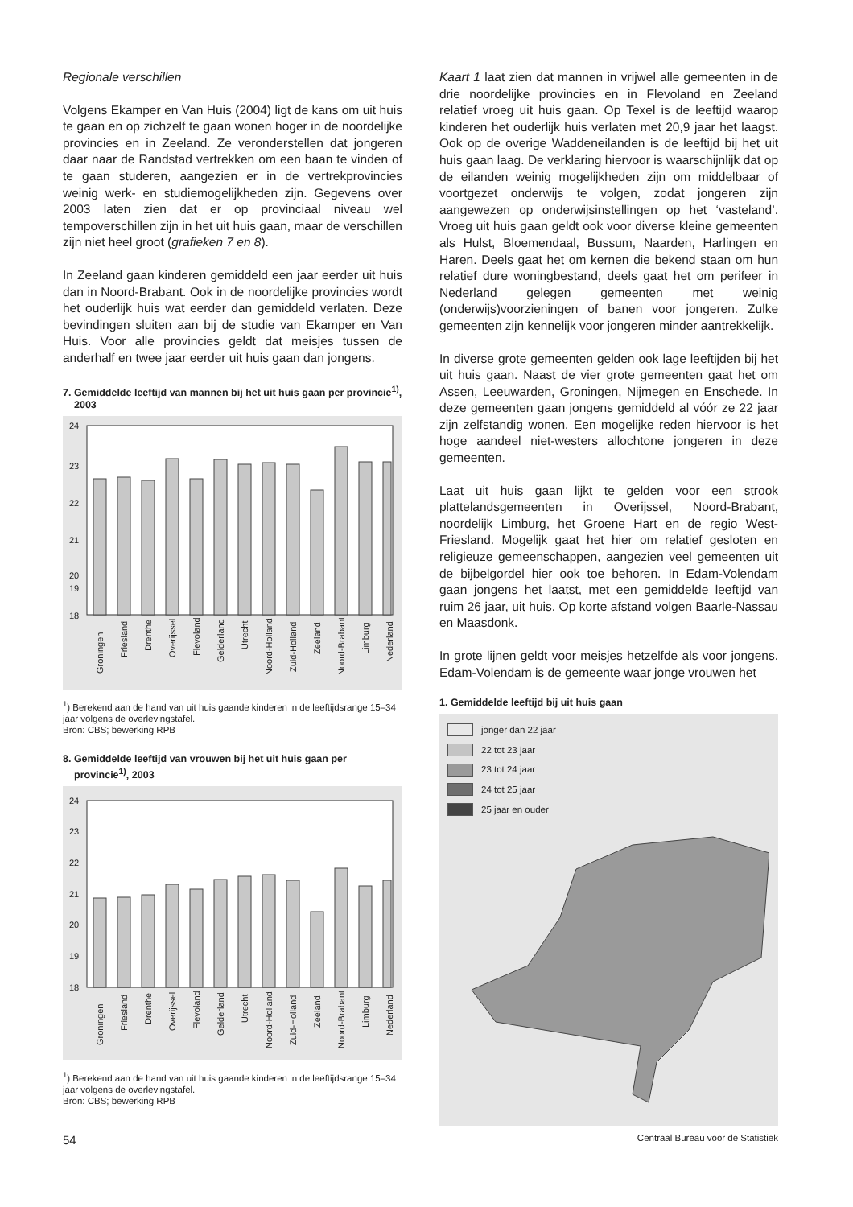Regionale verschillen
Volgens Ekamper en Van Huis (2004) ligt de kans om uit huis te gaan en op zichzelf te gaan wonen hoger in de noordelijke provincies en in Zeeland. Ze veronderstellen dat jongeren daar naar de Randstad vertrekken om een baan te vinden of te gaan studeren, aangezien er in de vertrekprovincies weinig werk- en studiemogelijkheden zijn. Gegevens over 2003 laten zien dat er op provinciaal niveau wel tempoverschillen zijn in het uit huis gaan, maar de verschillen zijn niet heel groot (grafieken 7 en 8).
In Zeeland gaan kinderen gemiddeld een jaar eerder uit huis dan in Noord-Brabant. Ook in de noordelijke provincies wordt het ouderlijk huis wat eerder dan gemiddeld verlaten. Deze bevindingen sluiten aan bij de studie van Ekamper en Van Huis. Voor alle provincies geldt dat meisjes tussen de anderhalf en twee jaar eerder uit huis gaan dan jongens.
7. Gemiddelde leeftijd van mannen bij het uit huis gaan per provincie<sup>1)</sup>, 2003
24
23
22
21
20
19
18
Groningen
Friesland
Drenthe
Overijssel
Flevoland
Gelderland
Utrecht
Noord-Holland
Zuid-Holland
Zeeland
Noord-Brabant
Limburg
Nederland
<sup>1</sup>) Berekend aan de hand van uit huis gaande kinderen in de leeftijdsrange 15–34 jaar volgens de overlevingstafel.
Bron: CBS; bewerking RPB
8. Gemiddelde leeftijd van vrouwen bij het uit huis gaan per provincie<sup>1)</sup>, 2003
24
23
22
21
20
19
18
Groningen
Friesland
Drenthe
Overijssel
Flevoland
Gelderland
Utrecht
Noord-Holland
Zuid-Holland
Zeeland
Noord-Brabant
Limburg
Nederland
<sup>1</sup>) Berekend aan de hand van uit huis gaande kinderen in de leeftijdsrange 15–34 jaar volgens de overlevingstafel.
Bron: CBS; bewerking RPB
Kaart 1 laat zien dat mannen in vrijwel alle gemeenten in de drie noordelijke provincies en in Flevoland en Zeeland relatief vroeg uit huis gaan. Op Texel is de leeftijd waarop kinderen het ouderlijk huis verlaten met 20,9 jaar het laagst. Ook op de overige Waddeneilanden is de leeftijd bij het uit huis gaan laag. De verklaring hiervoor is waarschijnlijk dat op de eilanden weinig mogelijkheden zijn om middelbaar of voortgezet onderwijs te volgen, zodat jongeren zijn aangewezen op onderwijsinstellingen op het ‘vasteland’. Vroeg uit huis gaan geldt ook voor diverse kleine gemeenten als Hulst, Bloemendaal, Bussum, Naarden, Harlingen en Haren. Deels gaat het om kernen die bekend staan om hun relatief dure woningbestand, deels gaat het om perifeer in Nederland gelegen gemeenten met weinig (onderwijs)voorzieningen of banen voor jongeren. Zulke gemeenten zijn kennelijk voor jongeren minder aantrekkelijk.
In diverse grote gemeenten gelden ook lage leeftijden bij het uit huis gaan. Naast de vier grote gemeenten gaat het om Assen, Leeuwarden, Groningen, Nijmegen en Enschede. In deze gemeenten gaan jongens gemiddeld al vóór ze 22 jaar zijn zelfstandig wonen. Een mogelijke reden hiervoor is het hoge aandeel niet-westers allochtone jongeren in deze gemeenten.
Laat uit huis gaan lijkt te gelden voor een strook plattelandsgemeenten in Overijssel, Noord-Brabant, noordelijk Limburg, het Groene Hart en de regio West-Friesland. Mogelijk gaat het hier om relatief gesloten en religieuze gemeenschappen, aangezien veel gemeenten uit de bijbelgordel hier ook toe behoren. In Edam-Volendam gaan jongens het laatst, met een gemiddelde leeftijd van ruim 26 jaar, uit huis. Op korte afstand volgen Baarle-Nassau en Maasdonk.
In grote lijnen geldt voor meisjes hetzelfde als voor jongens. Edam-Volendam is de gemeente waar jonge vrouwen het
1. Gemiddelde leeftijd bij uit huis gaan
jonger dan 22 jaar
22 tot 23 jaar
23 tot 24 jaar
24 tot 25 jaar
25 jaar en ouder
54 Centraal Bureau voor de Statistiek